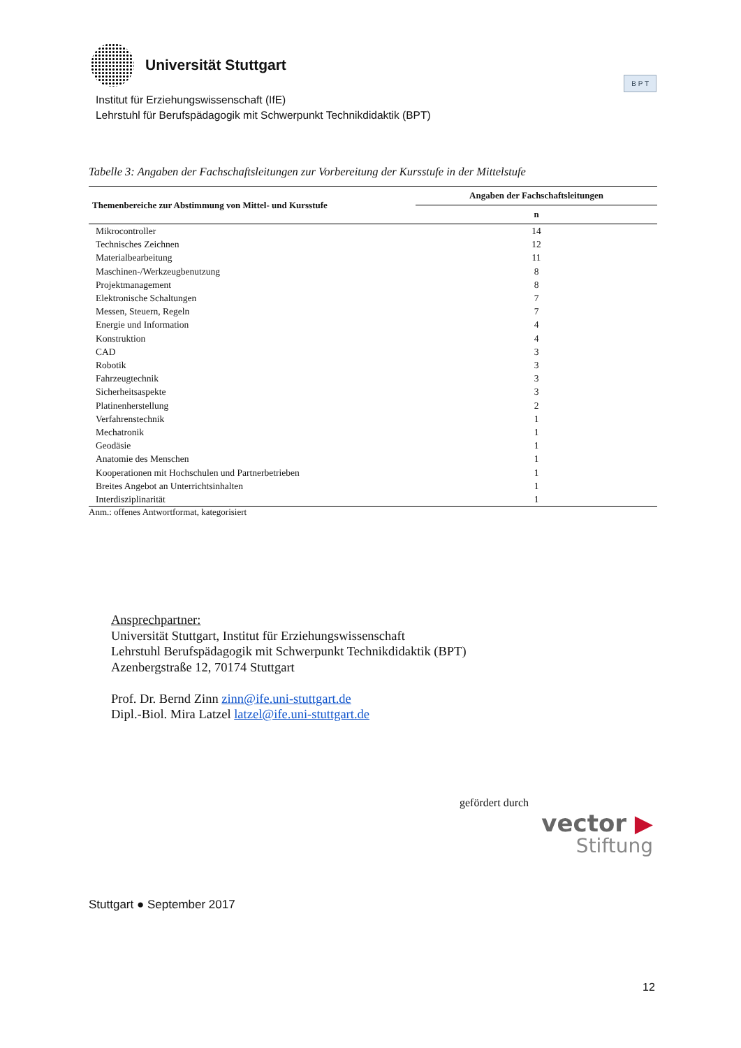Universität Stuttgart
Institut für Erziehungswissenschaft (IfE)
Lehrstuhl für Berufspädagogik mit Schwerpunkt Technikdidaktik (BPT)
B P T
Tabelle 3: Angaben der Fachschaftsleitungen zur Vorbereitung der Kursstufe in der Mittelstufe
| Themenbereiche zur Abstimmung von Mittel- und Kursstufe | Angaben der Fachschaftsleitungen |
| --- | --- |
| | n |
| Mikrocontroller | 14 |
| Technisches Zeichnen | 12 |
| Materialbearbeitung | 11 |
| Maschinen-/Werkzeugbenutzung | 8 |
| Projektmanagement | 8 |
| Elektronische Schaltungen | 7 |
| Messen, Steuern, Regeln | 7 |
| Energie und Information | 4 |
| Konstruktion | 4 |
| CAD | 3 |
| Robotik | 3 |
| Fahrzeugtechnik | 3 |
| Sicherheitsaspekte | 3 |
| Platinenherstellung | 2 |
| Verfahrenstechnik | 1 |
| Mechatronik | 1 |
| Geodäsie | 1 |
| Anatomie des Menschen | 1 |
| Kooperationen mit Hochschulen und Partnerbetrieben | 1 |
| Breites Angebot an Unterrichtsinhalten | 1 |
| Interdisziplinarität | 1 |
Anm.: offenes Antwortformat, kategorisiert
Ansprechpartner:
Universität Stuttgart, Institut für Erziehungswissenschaft
Lehrstuhl Berufspädagogik mit Schwerpunkt Technikdidaktik (BPT)
Azenbergstraße 12, 70174 Stuttgart
Prof. Dr. Bernd Zinn zinn@ife.uni-stuttgart.de
Dipl.-Biol. Mira Latzel latzel@ife.uni-stuttgart.de
gefördert durch
vector ▶
Stiftung
Stuttgart ● September 2017
12